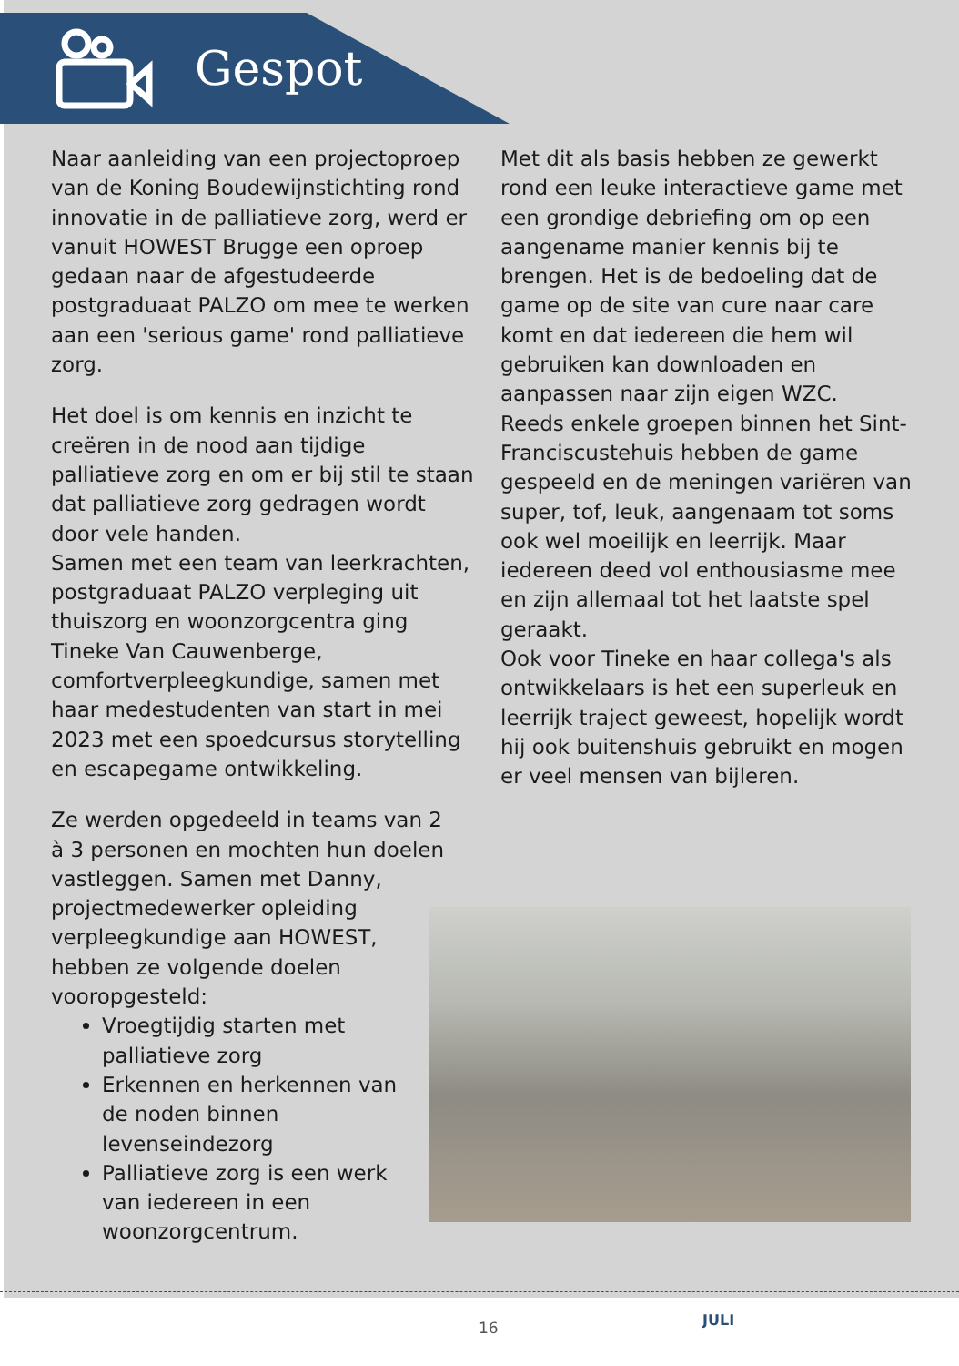Gespot
Naar aanleiding van een projectoproep van de Koning Boudewijnstichting rond innovatie in de palliatieve zorg, werd er vanuit HOWEST Brugge een oproep gedaan naar de afgestudeerde postgraduaat PALZO om mee te werken aan een 'serious game' rond palliatieve zorg.
Het doel is om kennis en inzicht te creëren in de nood aan tijdige palliatieve zorg en om er bij stil te staan dat palliatieve zorg gedragen wordt door vele handen.
Samen met een team van leerkrachten, postgraduaat PALZO verpleging uit thuiszorg en woonzorgcentra ging Tineke Van Cauwenberge, comfortverpleegkundige, samen met haar medestudenten van start in mei 2023 met een spoedcursus storytelling en escapegame ontwikkeling.
Ze werden opgedeeld in teams van 2 à 3 personen en mochten hun doelen vastleggen. Samen met Danny, projectmedewerker opleiding verpleegkundige aan HOWEST, hebben ze volgende doelen vooropgesteld:
Vroegtijdig starten met palliatieve zorg
Erkennen en herkennen van de noden binnen levenseindezorg
Palliatieve zorg is een werk van iedereen in een woonzorgcentrum.
Met dit als basis hebben ze gewerkt rond een leuke interactieve game met een grondige debriefing om op een aangename manier kennis bij te brengen. Het is de bedoeling dat de game op de site van cure naar care komt en dat iedereen die hem wil gebruiken kan downloaden en aanpassen naar zijn eigen WZC.
Reeds enkele groepen binnen het Sint-Franciscustehuis hebben de game gespeeld en de meningen variëren van super, tof, leuk, aangenaam tot soms ook wel moeilijk en leerrijk. Maar iedereen deed vol enthousiasme mee en zijn allemaal tot het laatste spel geraakt.
Ook voor Tineke en haar collega's als ontwikkelaars is het een superleuk en leerrijk traject geweest, hopelijk wordt hij ook buitenshuis gebruikt en mogen er veel mensen van bijleren.
16 JULI